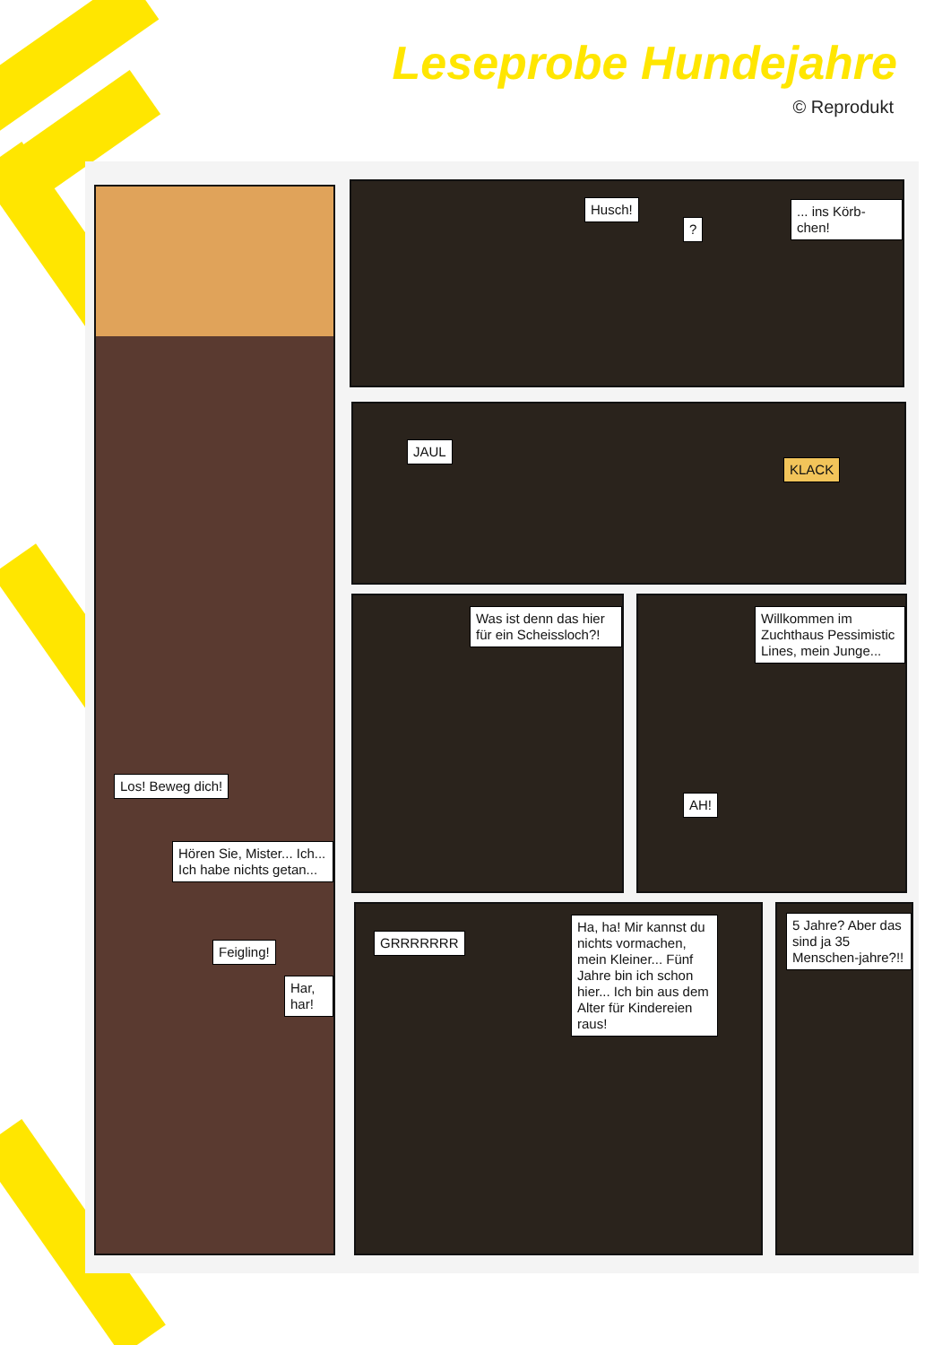Leseprobe Hundejahre
© Reprodukt
Los! Beweg dich!
Hören Sie, Mister... Ich... Ich habe nichts getan...
Feigling!
Har, har!
Husch!
?
... ins Körb-chen!
JAUL
KLACK
Was ist denn das hier für ein Scheissloch?!
Willkommen im Zuchthaus Pessimistic Lines, mein Junge...
AH!
GRRRRRRR
Ha, ha! Mir kannst du nichts vormachen, mein Kleiner... Fünf Jahre bin ich schon hier... Ich bin aus dem Alter für Kindereien raus!
5 Jahre? Aber das sind ja 35 Menschen-jahre?!!